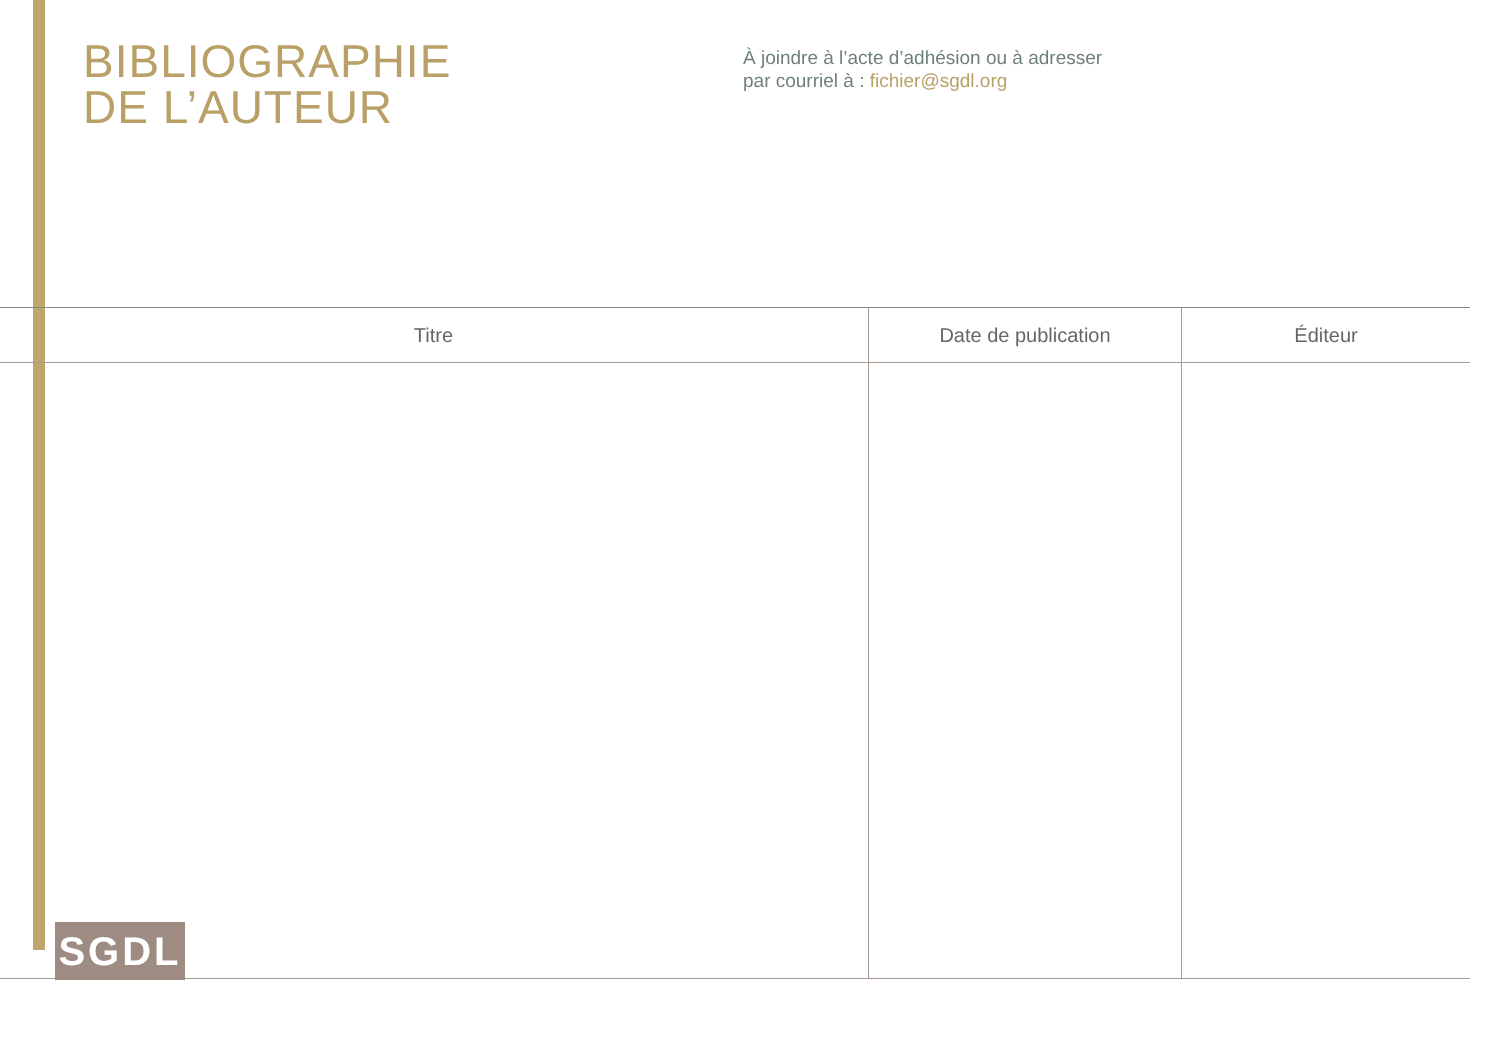BIBLIOGRAPHIE
DE L’AUTEUR
À joindre à l’acte d’adhésion ou à adresser
par courriel à : fichier@sgdl.org
| Titre | Date de publication | Éditeur |
| --- | --- | --- |
SGDL